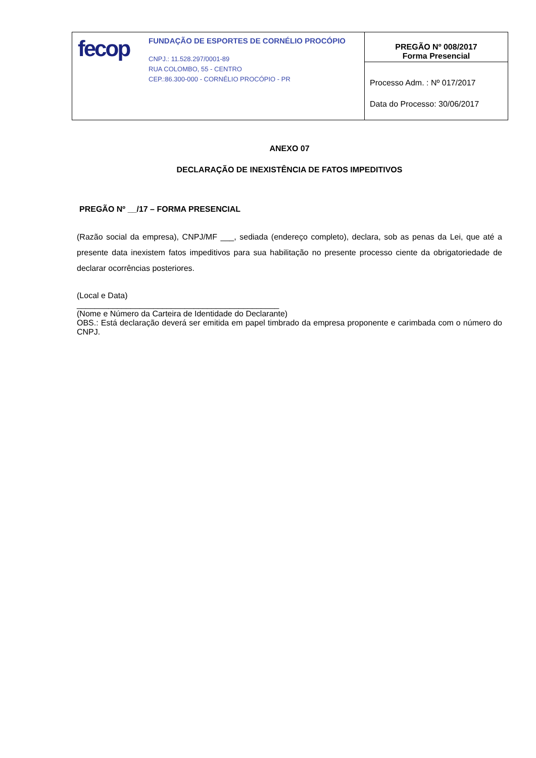| fecop FUNDAÇÃO DE ESPORTES DE CORNÉLIO PROCÓPIO CNPJ.: 11.528.297/0001-89 RUA COLOMBO, 55 - CENTRO CEP.:86.300-000 - CORNÉLIO PROCÓPIO - PR | PREGÃO Nº 008/2017 Forma Presencial |
| | Processo Adm. : Nº 017/2017 Data do Processo: 30/06/2017 |
ANEXO 07
DECLARAÇÃO DE INEXISTÊNCIA DE FATOS IMPEDITIVOS
PREGÃO Nº __/17 – FORMA PRESENCIAL
(Razão social da empresa), CNPJ/MF ___, sediada (endereço completo), declara, sob as penas da Lei, que até a presente data inexistem fatos impeditivos para sua habilitação no presente processo ciente da obrigatoriedade de declarar ocorrências posteriores.
(Local e Data)
_____________________________________________
(Nome e Número da Carteira de Identidade do Declarante)
OBS.: Está declaração deverá ser emitida em papel timbrado da empresa proponente e carimbada com o número do CNPJ.